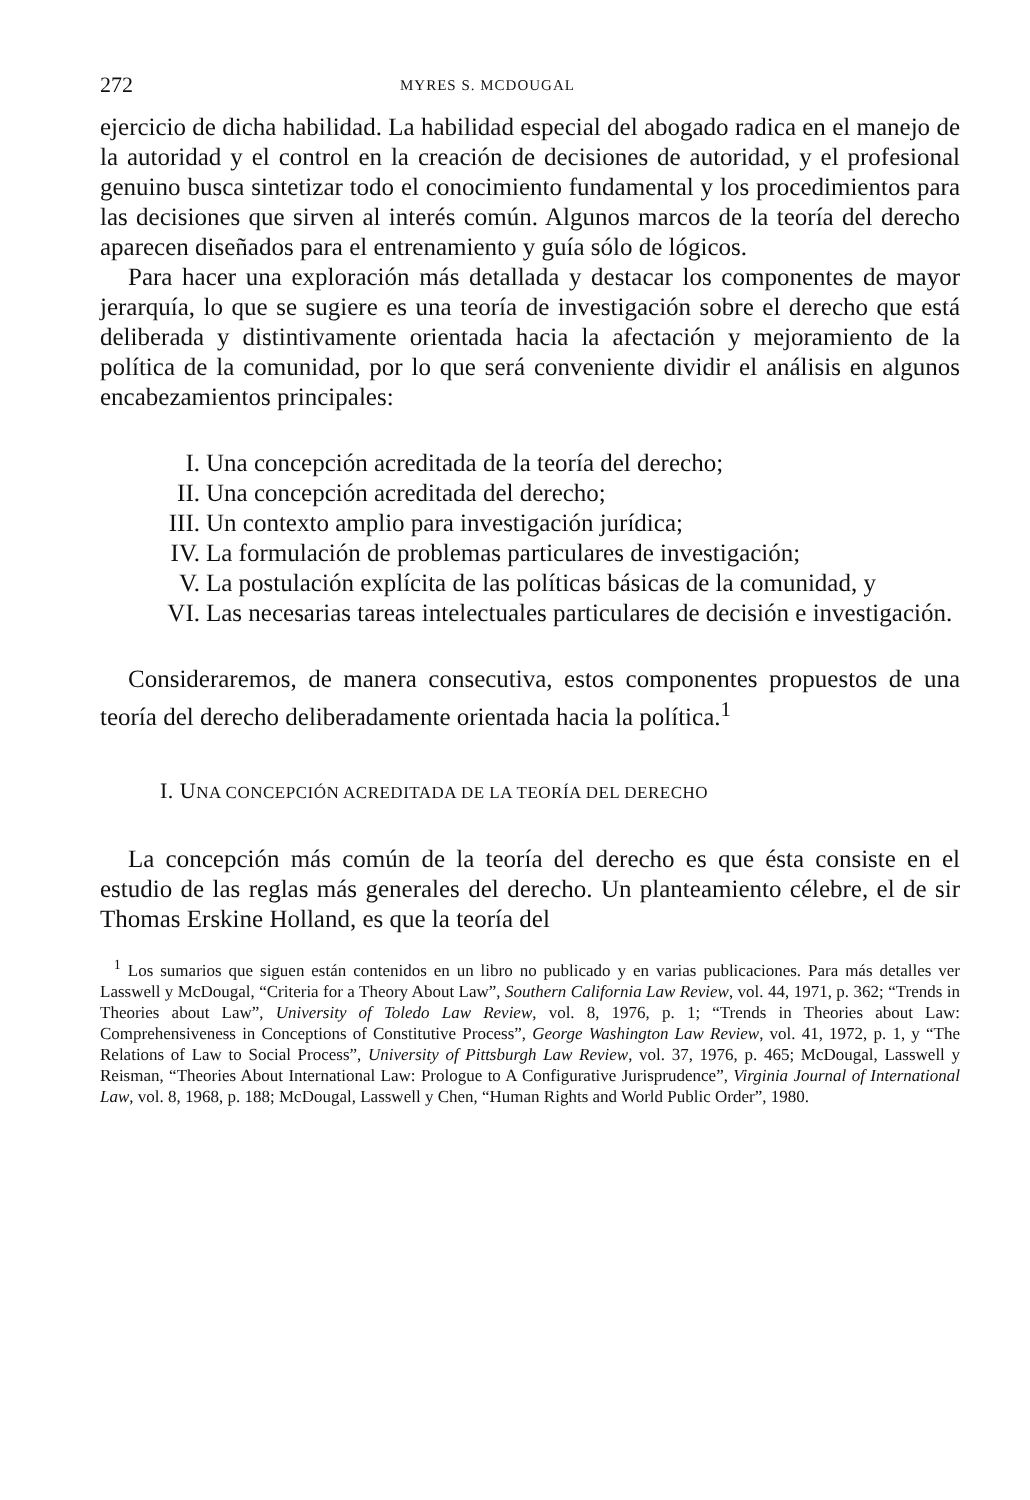272 MYRES S. MCDOUGAL
ejercicio de dicha habilidad. La habilidad especial del abogado radica en el manejo de la autoridad y el control en la creación de decisiones de autoridad, y el profesional genuino busca sintetizar todo el conocimiento fundamental y los procedimientos para las decisiones que sirven al interés común. Algunos marcos de la teoría del derecho aparecen diseñados para el entrenamiento y guía sólo de lógicos.
Para hacer una exploración más detallada y destacar los componentes de mayor jerarquía, lo que se sugiere es una teoría de investigación sobre el derecho que está deliberada y distintivamente orientada hacia la afectación y mejoramiento de la política de la comunidad, por lo que será conveniente dividir el análisis en algunos encabezamientos principales:
I. Una concepción acreditada de la teoría del derecho;
II. Una concepción acreditada del derecho;
III. Un contexto amplio para investigación jurídica;
IV. La formulación de problemas particulares de investigación;
V. La postulación explícita de las políticas básicas de la comunidad, y
VI. Las necesarias tareas intelectuales particulares de decisión e investigación.
Consideraremos, de manera consecutiva, estos componentes propuestos de una teoría del derecho deliberadamente orientada hacia la política.<sup>1</sup>
I. UNA CONCEPCIÓN ACREDITADA DE LA TEORÍA DEL DERECHO
La concepción más común de la teoría del derecho es que ésta consiste en el estudio de las reglas más generales del derecho. Un planteamiento célebre, el de sir Thomas Erskine Holland, es que la teoría del
<sup>1</sup> Los sumarios que siguen están contenidos en un libro no publicado y en varias publicaciones. Para más detalles ver Lasswell y McDougal, “Criteria for a Theory About Law”, Southern California Law Review, vol. 44, 1971, p. 362; “Trends in Theories about Law”, University of Toledo Law Review, vol. 8, 1976, p. 1; “Trends in Theories about Law: Comprehensiveness in Conceptions of Constitutive Process”, George Washington Law Review, vol. 41, 1972, p. 1, y “The Relations of Law to Social Process”, University of Pittsburgh Law Review, vol. 37, 1976, p. 465; McDougal, Lasswell y Reisman, “Theories About International Law: Prologue to A Configurative Jurisprudence”, Virginia Journal of International Law, vol. 8, 1968, p. 188; McDougal, Lasswell y Chen, “Human Rights and World Public Order”, 1980.